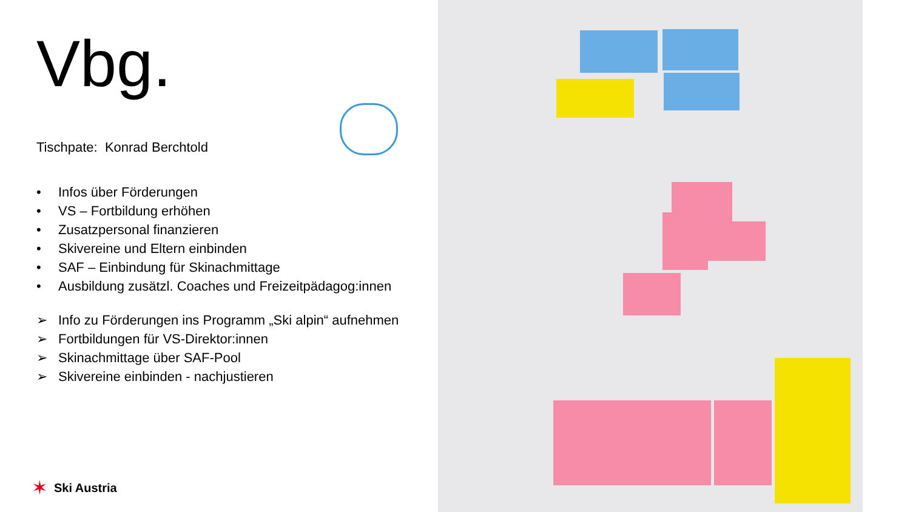Vbg.
Tischpate: Konrad Berchtold
• Infos über Förderungen
• VS – Fortbildung erhöhen
• Zusatzpersonal finanzieren
• Skivereine und Eltern einbinden
• SAF – Einbindung für Skinachmittage
• Ausbildung zusätzl. Coaches und Freizeitpädagog:innen
➢ Info zu Förderungen ins Programm „Ski alpin“ aufnehmen
➢ Fortbildungen für VS-Direktor:innen
➢ Skinachmittage über SAF-Pool
➢ Skivereine einbinden - nachjustieren
✶ Ski Austria